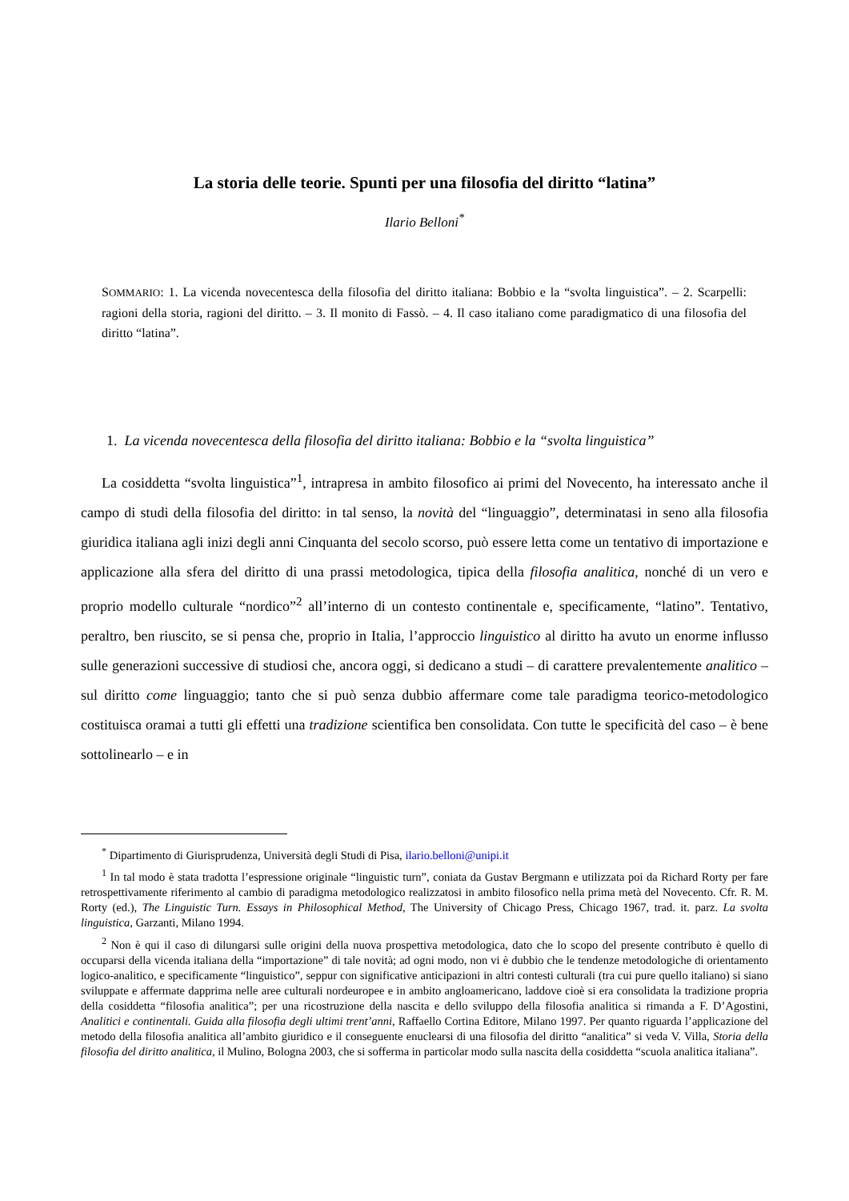La storia delle teorie. Spunti per una filosofia del diritto “latina”
Ilario Belloni<sup>*</sup>
SOMMARIO: 1. La vicenda novecentesca della filosofia del diritto italiana: Bobbio e la “svolta linguistica”. – 2. Scarpelli: ragioni della storia, ragioni del diritto. – 3. Il monito di Fassò. – 4. Il caso italiano come paradigmatico di una filosofia del diritto “latina”.
1. La vicenda novecentesca della filosofia del diritto italiana: Bobbio e la “svolta linguistica”
La cosiddetta “svolta linguistica”<sup>1</sup>, intrapresa in ambito filosofico ai primi del Novecento, ha interessato anche il campo di studi della filosofia del diritto: in tal senso, la novità del “linguaggio”, determinatasi in seno alla filosofia giuridica italiana agli inizi degli anni Cinquanta del secolo scorso, può essere letta come un tentativo di importazione e applicazione alla sfera del diritto di una prassi metodologica, tipica della filosofia analitica, nonché di un vero e proprio modello culturale “nordico”<sup>2</sup> all’interno di un contesto continentale e, specificamente, “latino”. Tentativo, peraltro, ben riuscito, se si pensa che, proprio in Italia, l’approccio linguistico al diritto ha avuto un enorme influsso sulle generazioni successive di studiosi che, ancora oggi, si dedicano a studi – di carattere prevalentemente analitico – sul diritto come linguaggio; tanto che si può senza dubbio affermare come tale paradigma teorico-metodologico costituisca oramai a tutti gli effetti una tradizione scientifica ben consolidata. Con tutte le specificità del caso – è bene sottolinearlo – e in
<sup>*</sup> Dipartimento di Giurisprudenza, Università degli Studi di Pisa, ilario.belloni@unipi.it
<sup>1</sup> In tal modo è stata tradotta l’espressione originale “linguistic turn”, coniata da Gustav Bergmann e utilizzata poi da Richard Rorty per fare retrospettivamente riferimento al cambio di paradigma metodologico realizzatosi in ambito filosofico nella prima metà del Novecento. Cfr. R. M. Rorty (ed.), The Linguistic Turn. Essays in Philosophical Method, The University of Chicago Press, Chicago 1967, trad. it. parz. La svolta linguistica, Garzanti, Milano 1994.
<sup>2</sup> Non è qui il caso di dilungarsi sulle origini della nuova prospettiva metodologica, dato che lo scopo del presente contributo è quello di occuparsi della vicenda italiana della “importazione” di tale novità; ad ogni modo, non vi è dubbio che le tendenze metodologiche di orientamento logico-analitico, e specificamente “linguistico”, seppur con significative anticipazioni in altri contesti culturali (tra cui pure quello italiano) si siano sviluppate e affermate dapprima nelle aree culturali nordeuropee e in ambito angloamericano, laddove cioè si era consolidata la tradizione propria della cosiddetta “filosofia analitica”; per una ricostruzione della nascita e dello sviluppo della filosofia analitica si rimanda a F. D’Agostini, Analitici e continentali. Guida alla filosofia degli ultimi trent’anni, Raffaello Cortina Editore, Milano 1997. Per quanto riguarda l’applicazione del metodo della filosofia analitica all’ambito giuridico e il conseguente enuclearsi di una filosofia del diritto “analitica” si veda V. Villa, Storia della filosofia del diritto analitica, il Mulino, Bologna 2003, che si sofferma in particolar modo sulla nascita della cosiddetta “scuola analitica italiana”.